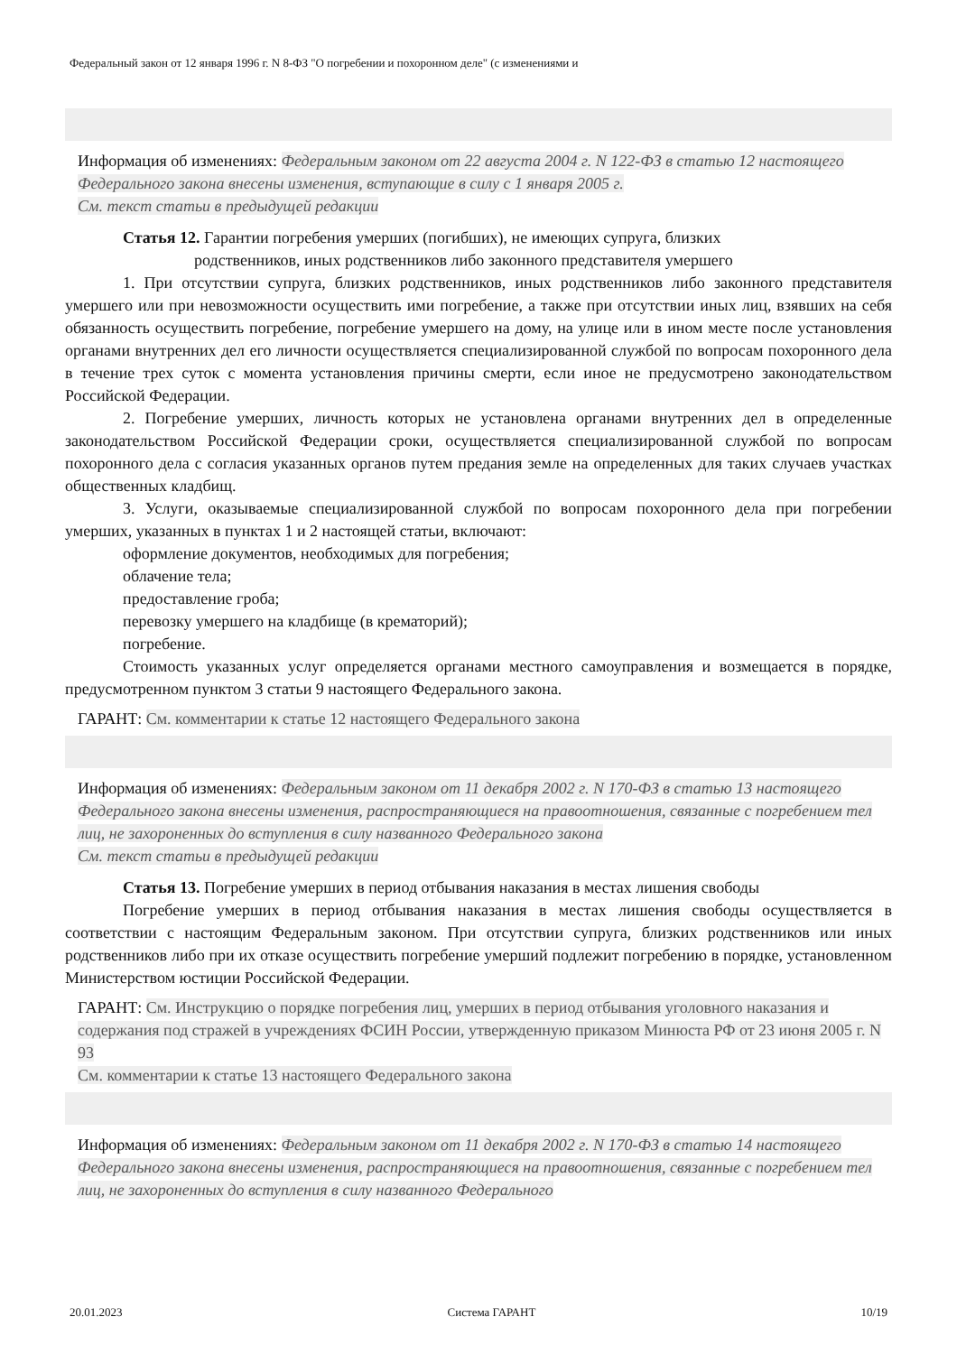Федеральный закон от 12 января 1996 г. N 8-ФЗ "О погребении и похоронном деле" (с изменениями и
Информация об изменениях: Федеральным законом от 22 августа 2004 г. N 122-ФЗ в статью 12 настоящего Федерального закона внесены изменения, вступающие в силу с 1 января 2005 г.
См. текст статьи в предыдущей редакции
Статья 12. Гарантии погребения умерших (погибших), не имеющих супруга, близких
родственников, иных родственников либо законного представителя умершего
1. При отсутствии супруга, близких родственников, иных родственников либо законного представителя умершего или при невозможности осуществить ими погребение, а также при отсутствии иных лиц, взявших на себя обязанность осуществить погребение, погребение умершего на дому, на улице или в ином месте после установления органами внутренних дел его личности осуществляется специализированной службой по вопросам похоронного дела в течение трех суток с момента установления причины смерти, если иное не предусмотрено законодательством Российской Федерации.
2. Погребение умерших, личность которых не установлена органами внутренних дел в определенные законодательством Российской Федерации сроки, осуществляется специализированной службой по вопросам похоронного дела с согласия указанных органов путем предания земле на определенных для таких случаев участках общественных кладбищ.
3. Услуги, оказываемые специализированной службой по вопросам похоронного дела при погребении умерших, указанных в пунктах 1 и 2 настоящей статьи, включают:
оформление документов, необходимых для погребения;
облачение тела;
предоставление гроба;
перевозку умершего на кладбище (в крематорий);
погребение.
Стоимость указанных услуг определяется органами местного самоуправления и возмещается в порядке, предусмотренном пунктом 3 статьи 9 настоящего Федерального закона.
ГАРАНТ: См. комментарии к статье 12 настоящего Федерального закона
Информация об изменениях: Федеральным законом от 11 декабря 2002 г. N 170-ФЗ в статью 13 настоящего Федерального закона внесены изменения, распространяющиеся на правоотношения, связанные с погребением тел лиц, не захороненных до вступления в силу названного Федерального закона
См. текст статьи в предыдущей редакции
Статья 13. Погребение умерших в период отбывания наказания в местах лишения свободы
Погребение умерших в период отбывания наказания в местах лишения свободы осуществляется в соответствии с настоящим Федеральным законом. При отсутствии супруга, близких родственников или иных родственников либо при их отказе осуществить погребение умерший подлежит погребению в порядке, установленном Министерством юстиции Российской Федерации.
ГАРАНТ: См. Инструкцию о порядке погребения лиц, умерших в период отбывания уголовного наказания и содержания под стражей в учреждениях ФСИН России, утвержденную приказом Минюста РФ от 23 июня 2005 г. N 93
См. комментарии к статье 13 настоящего Федерального закона
Информация об изменениях: Федеральным законом от 11 декабря 2002 г. N 170-ФЗ в статью 14 настоящего Федерального закона внесены изменения, распространяющиеся на правоотношения, связанные с погребением тел лиц, не захороненных до вступления в силу названного Федерального
20.01.2023 Система ГАРАНТ 10/19